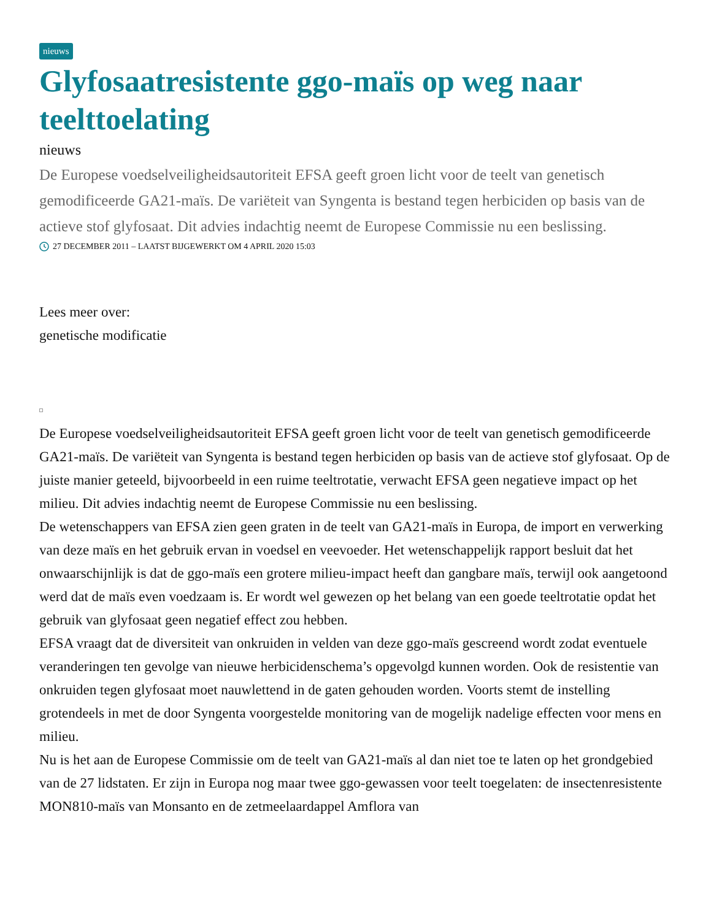nieuws
Glyfosaatresistente ggo-maïs op weg naar teelttoelating
nieuws
De Europese voedselveiligheidsautoriteit EFSA geeft groen licht voor de teelt van genetisch gemodificeerde GA21-maïs. De variëteit van Syngenta is bestand tegen herbiciden op basis van de actieve stof glyfosaat. Dit advies indachtig neemt de Europese Commissie nu een beslissing.
27 DECEMBER 2011 – LAATST BIJGEWERKT OM 4 APRIL 2020 15:03
Lees meer over:
genetische modificatie
De Europese voedselveiligheidsautoriteit EFSA geeft groen licht voor de teelt van genetisch gemodificeerde GA21-maïs. De variëteit van Syngenta is bestand tegen herbiciden op basis van de actieve stof glyfosaat. Op de juiste manier geteeld, bijvoorbeeld in een ruime teeltrotatie, verwacht EFSA geen negatieve impact op het milieu. Dit advies indachtig neemt de Europese Commissie nu een beslissing.
De wetenschappers van EFSA zien geen graten in de teelt van GA21-maïs in Europa, de import en verwerking van deze maïs en het gebruik ervan in voedsel en veevoeder. Het wetenschappelijk rapport besluit dat het onwaarschijnlijk is dat de ggo-maïs een grotere milieu-impact heeft dan gangbare maïs, terwijl ook aangetoond werd dat de maïs even voedzaam is. Er wordt wel gewezen op het belang van een goede teeltrotatie opdat het gebruik van glyfosaat geen negatief effect zou hebben.
EFSA vraagt dat de diversiteit van onkruiden in velden van deze ggo-maïs gescreend wordt zodat eventuele veranderingen ten gevolge van nieuwe herbicidenschema’s opgevolgd kunnen worden. Ook de resistentie van onkruiden tegen glyfosaat moet nauwlettend in de gaten gehouden worden. Voorts stemt de instelling grotendeels in met de door Syngenta voorgestelde monitoring van de mogelijk nadelige effecten voor mens en milieu.
Nu is het aan de Europese Commissie om de teelt van GA21-maïs al dan niet toe te laten op het grondgebied van de 27 lidstaten. Er zijn in Europa nog maar twee ggo-gewassen voor teelt toegelaten: de insectenresistente MON810-maïs van Monsanto en de zetmeelaardappel Amflora van